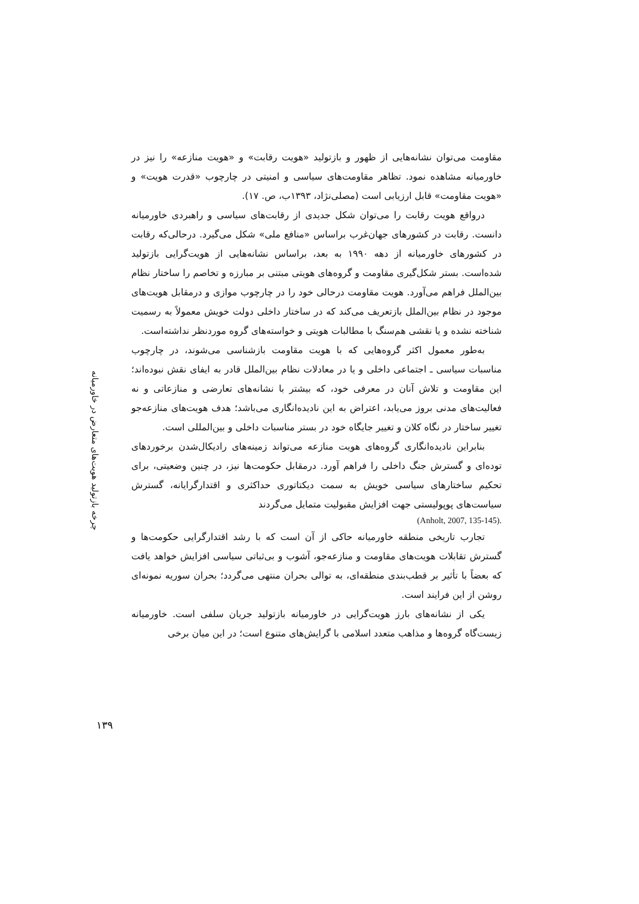چرخه بازتولید هویت‌های متعارض در خاورمیانه
مقاومت می‌توان نشانه‌هایی از ظهور و بازتولید «هویت رقابت» و «هویت منازعه» را نیز در خاورمیانه مشاهده نمود. تظاهر مقاومت‌های سیاسی و امنیتی در چارچوب «قدرت هویت» و «هویت مقاومت» قابل ارزیابی است (مصلی‌نژاد، ۱۳۹۳ب، ص. ۱۷).
درواقع هویت رقابت را می‌توان شکل جدیدی از رقابت‌های سیاسی و راهبردی خاورمیانه دانست. رقابت در کشورهای جهان‌غرب براساس «منافع ملی» شکل می‌گیرد. درحالی‌که رقابت در کشورهای خاورمیانه از دهه ۱۹۹۰ به بعد، براساس نشانه‌هایی از هویت‌گرایی بازتولید شده‌است. بستر شکل‌گیری مقاومت و گروه‌های هویتی مبتنی بر مبارزه و تخاصم را ساختار نظام بین‌الملل فراهم می‌آورد. هویت مقاومت درحالی خود را در چارچوب موازی و درمقابل هویت‌های موجود در نظام بین‌الملل بازتعریف می‌کند که در ساختار داخلی دولت خویش معمولاً به رسمیت شناخته نشده و یا نقشی هم‌سنگ با مطالبات هویتی و خواسته‌های گروه موردنظر نداشته‌است.
به‌طور معمول اکثر گروه‌هایی که با هویت مقاومت بازشناسی می‌شوند، در چارچوب مناسبات سیاسی ـ اجتماعی داخلی و یا در معادلات نظام بین‌الملل قادر به ایفای نقش نبوده‌اند؛ این مقاومت و تلاش آنان در معرفی خود، که بیشتر با نشانه‌های تعارضی و منازعاتی و نه فعالیت‌های مدنی بروز می‌یابد، اعتراض به این نادیده‌انگاری می‌باشد؛ هدف هویت‌های منازعه‌جو تغییر ساختار در نگاه کلان و تغییر جایگاه خود در بستر مناسبات داخلی و بین‌المللی است.
بنابراین نادیده‌انگاری گروه‌های هویت منازعه می‌تواند زمینه‌های رادیکال‌شدن برخوردهای توده‌ای و گسترش جنگ داخلی را فراهم آورد. درمقابل حکومت‌ها نیز، در چنین وضعیتی، برای تحکیم ساختارهای سیاسی خویش به سمت دیکتاتوری حداکثری و اقتدارگرایانه، گسترش سیاست‌های پوپولیستی جهت افزایش مقبولیت متمایل می‌گردند
(Anholt, 2007, 135-145).
تجارب تاریخی منطقه خاورمیانه حاکی از آن است که با رشد اقتدارگرایی حکومت‌ها و گسترش تقابلات هویت‌های مقاومت و منازعه‌جو، آشوب و بی‌ثباتی سیاسی افزایش خواهد یافت که بعضاً با تأثیر بر قطب‌بندی منطقه‌ای، به توالی بحران منتهی می‌گردد؛ بحران سوریه نمونه‌ای روشن از این فرایند است.
یکی از نشانه‌های بارز هویت‌گرایی در خاورمیانه بازتولید جریان سلفی است. خاورمیانه زیست‌گاه گروه‌ها و مذاهب متعدد اسلامی با گرایش‌های متنوع است؛ در این میان برخی
۱۳۹